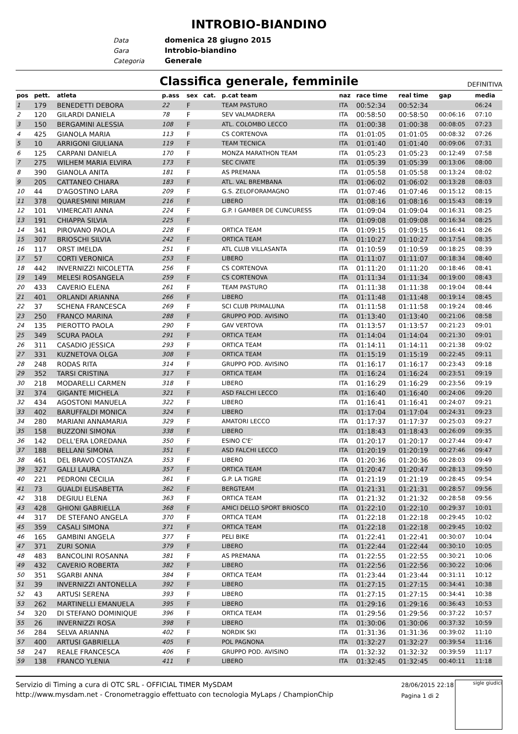INTROBIO-BIANDINO
Data domenica 28 giugno 2015
Gara Introbio-biandino
Categoria Generale
Classifica generale, femminile
DEFINITIVA
| pos | pett. | atleta | p.ass | sex | cat. | p.cat team | naz | race time | real time | gap | media |
| --- | --- | --- | --- | --- | --- | --- | --- | --- | --- | --- | --- |
| 1 | 179 | BENEDETTI DEBORA | 22 | F | | TEAM PASTURO | ITA | 00:52:34 | 00:52:34 | | 06:24 |
| 2 | 120 | GILARDI DANIELA | 78 | F | | SEV VALMADRERA | ITA | 00:58:50 | 00:58:50 | 00:06:16 | 07:10 |
| 3 | 150 | BERGAMINI ALESSIA | 108 | F | | ATL. COLOMBO LECCO | ITA | 01:00:38 | 01:00:38 | 00:08:05 | 07:23 |
| 4 | 425 | GIANOLA MARIA | 113 | F | | CS CORTENOVA | ITA | 01:01:05 | 01:01:05 | 00:08:32 | 07:26 |
| 5 | 10 | ARRIGONI GIULIANA | 119 | F | | TEAM TECNICA | ITA | 01:01:40 | 01:01:40 | 00:09:06 | 07:31 |
| 6 | 125 | CARPANI DANIELA | 170 | F | | MONZA MARATHON TEAM | ITA | 01:05:23 | 01:05:23 | 00:12:49 | 07:58 |
| 7 | 275 | WILHEM MARIA ELVIRA | 173 | F | | SEC CIVATE | ITA | 01:05:39 | 01:05:39 | 00:13:06 | 08:00 |
| 8 | 390 | GIANOLA ANITA | 181 | F | | AS PREMANA | ITA | 01:05:58 | 01:05:58 | 00:13:24 | 08:02 |
| 9 | 205 | CATTANEO CHIARA | 183 | F | | ATL. VAL BREMBANA | ITA | 01:06:02 | 01:06:02 | 00:13:28 | 08:03 |
| 10 | 44 | D'AGOSTINO LARA | 209 | F | | G.S. ZELOFORAMAGNO | ITA | 01:07:46 | 01:07:46 | 00:15:12 | 08:15 |
| 11 | 378 | QUARESMINI MIRIAM | 216 | F | | LIBERO | ITA | 01:08:16 | 01:08:16 | 00:15:43 | 08:19 |
| 12 | 101 | VIMERCATI ANNA | 224 | F | | G.P. I GAMBER DE CUNCURESS | ITA | 01:09:04 | 01:09:04 | 00:16:31 | 08:25 |
| 13 | 191 | CHIAPPA SILVIA | 225 | F | | | ITA | 01:09:08 | 01:09:08 | 00:16:34 | 08:25 |
| 14 | 341 | PIROVANO PAOLA | 228 | F | | ORTICA TEAM | ITA | 01:09:15 | 01:09:15 | 00:16:41 | 08:26 |
| 15 | 307 | BRIOSCHI SILVIA | 242 | F | | ORTICA TEAM | ITA | 01:10:27 | 01:10:27 | 00:17:54 | 08:35 |
| 16 | 117 | ORST IMELDA | 251 | F | | ATL CLUB VILLASANTA | ITA | 01:10:59 | 01:10:59 | 00:18:25 | 08:39 |
| 17 | 57 | CORTI VERONICA | 253 | F | | LIBERO | ITA | 01:11:07 | 01:11:07 | 00:18:34 | 08:40 |
| 18 | 442 | INVERNIZZI NICOLETTA | 256 | F | | CS CORTENOVA | ITA | 01:11:20 | 01:11:20 | 00:18:46 | 08:41 |
| 19 | 149 | MELESI ROSANGELA | 259 | F | | CS CORTENOVA | ITA | 01:11:34 | 01:11:34 | 00:19:00 | 08:43 |
| 20 | 433 | CAVERIO ELENA | 261 | F | | TEAM PASTURO | ITA | 01:11:38 | 01:11:38 | 00:19:04 | 08:44 |
| 21 | 401 | ORLANDI ARIANNA | 266 | F | | LIBERO | ITA | 01:11:48 | 01:11:48 | 00:19:14 | 08:45 |
| 22 | 37 | SCHENA FRANCESCA | 269 | F | | SCI CLUB PRIMALUNA | ITA | 01:11:58 | 01:11:58 | 00:19:24 | 08:46 |
| 23 | 250 | FRANCO MARINA | 288 | F | | GRUPPO POD. AVISINO | ITA | 01:13:40 | 01:13:40 | 00:21:06 | 08:58 |
| 24 | 135 | PIEROTTO PAOLA | 290 | F | | GAV VERTOVA | ITA | 01:13:57 | 01:13:57 | 00:21:23 | 09:01 |
| 25 | 349 | SCURA PAOLA | 291 | F | | ORTICA TEAM | ITA | 01:14:04 | 01:14:04 | 00:21:30 | 09:01 |
| 26 | 311 | CASADIO JESSICA | 293 | F | | ORTICA TEAM | ITA | 01:14:11 | 01:14:11 | 00:21:38 | 09:02 |
| 27 | 331 | KUZNETOVA OLGA | 308 | F | | ORTICA TEAM | ITA | 01:15:19 | 01:15:19 | 00:22:45 | 09:11 |
| 28 | 248 | RODAS RITA | 314 | F | | GRUPPO POD. AVISINO | ITA | 01:16:17 | 01:16:17 | 00:23:43 | 09:18 |
| 29 | 352 | TARSI CRISTINA | 317 | F | | ORTICA TEAM | ITA | 01:16:24 | 01:16:24 | 00:23:51 | 09:19 |
| 30 | 218 | MODARELLI CARMEN | 318 | F | | LIBERO | ITA | 01:16:29 | 01:16:29 | 00:23:56 | 09:19 |
| 31 | 374 | GIGANTE MICHELA | 321 | F | | ASD FALCHI LECCO | ITA | 01:16:40 | 01:16:40 | 00:24:06 | 09:20 |
| 32 | 434 | AGOSTONI MANUELA | 322 | F | | LIBERO | ITA | 01:16:41 | 01:16:41 | 00:24:07 | 09:21 |
| 33 | 402 | BARUFFALDI MONICA | 324 | F | | LIBERO | ITA | 01:17:04 | 01:17:04 | 00:24:31 | 09:23 |
| 34 | 280 | MARIANI ANNAMARIA | 329 | F | | AMATORI LECCO | ITA | 01:17:37 | 01:17:37 | 00:25:03 | 09:27 |
| 35 | 158 | BUZZONI SIMONA | 338 | F | | LIBERO | ITA | 01:18:43 | 01:18:43 | 00:26:09 | 09:35 |
| 36 | 142 | DELL'ERA LOREDANA | 350 | F | | ESINO C'E' | ITA | 01:20:17 | 01:20:17 | 00:27:44 | 09:47 |
| 37 | 188 | BELLANI SIMONA | 351 | F | | ASD FALCHI LECCO | ITA | 01:20:19 | 01:20:19 | 00:27:46 | 09:47 |
| 38 | 461 | DEL BRAVO COSTANZA | 353 | F | | LIBERO | ITA | 01:20:36 | 01:20:36 | 00:28:03 | 09:49 |
| 39 | 327 | GALLI LAURA | 357 | F | | ORTICA TEAM | ITA | 01:20:47 | 01:20:47 | 00:28:13 | 09:50 |
| 40 | 221 | PEDRONI CECILIA | 361 | F | | G.P. LA TIGRE | ITA | 01:21:19 | 01:21:19 | 00:28:45 | 09:54 |
| 41 | 73 | GUALDI ELISABETTA | 362 | F | | BERGTEAM | ITA | 01:21:31 | 01:21:31 | 00:28:57 | 09:56 |
| 42 | 318 | DEGIULI ELENA | 363 | F | | ORTICA TEAM | ITA | 01:21:32 | 01:21:32 | 00:28:58 | 09:56 |
| 43 | 428 | GHIONI GABRIELLA | 368 | F | | AMICI DELLO SPORT BRIOSCO | ITA | 01:22:10 | 01:22:10 | 00:29:37 | 10:01 |
| 44 | 317 | DE STEFANO ANGELA | 370 | F | | ORTICA TEAM | ITA | 01:22:18 | 01:22:18 | 00:29:45 | 10:02 |
| 45 | 359 | CASALI SIMONA | 371 | F | | ORTICA TEAM | ITA | 01:22:18 | 01:22:18 | 00:29:45 | 10:02 |
| 46 | 165 | GAMBINI ANGELA | 377 | F | | PELI BIKE | ITA | 01:22:41 | 01:22:41 | 00:30:07 | 10:04 |
| 47 | 371 | ZURI SONIA | 379 | F | | LIBERO | ITA | 01:22:44 | 01:22:44 | 00:30:10 | 10:05 |
| 48 | 483 | BANCOLINI ROSANNA | 381 | F | | AS PREMANA | ITA | 01:22:55 | 01:22:55 | 00:30:21 | 10:06 |
| 49 | 432 | CAVERIO ROBERTA | 382 | F | | LIBERO | ITA | 01:22:56 | 01:22:56 | 00:30:22 | 10:06 |
| 50 | 351 | SGARBI ANNA | 384 | F | | ORTICA TEAM | ITA | 01:23:44 | 01:23:44 | 00:31:11 | 10:12 |
| 51 | 39 | INVERNIZZI ANTONELLA | 392 | F | | LIBERO | ITA | 01:27:15 | 01:27:15 | 00:34:41 | 10:38 |
| 52 | 43 | ARTUSI SERENA | 393 | F | | LIBERO | ITA | 01:27:15 | 01:27:15 | 00:34:41 | 10:38 |
| 53 | 262 | MARTINELLI EMANUELA | 395 | F | | LIBERO | ITA | 01:29:16 | 01:29:16 | 00:36:43 | 10:53 |
| 54 | 320 | DI STEFANO DOMINIQUE | 396 | F | | ORTICA TEAM | ITA | 01:29:56 | 01:29:56 | 00:37:22 | 10:57 |
| 55 | 26 | INVERNIZZI ROSA | 398 | F | | LIBERO | ITA | 01:30:06 | 01:30:06 | 00:37:32 | 10:59 |
| 56 | 284 | SELVA ARIANNA | 402 | F | | NORDIK SKI | ITA | 01:31:36 | 01:31:36 | 00:39:02 | 11:10 |
| 57 | 400 | ARTUSI GABRIELLA | 405 | F | | POL PAGNONA | ITA | 01:32:27 | 01:32:27 | 00:39:54 | 11:16 |
| 58 | 247 | REALE FRANCESCA | 406 | F | | GRUPPO POD. AVISINO | ITA | 01:32:32 | 01:32:32 | 00:39:59 | 11:17 |
| 59 | 138 | FRANCO YLENIA | 411 | F | | LIBERO | ITA | 01:32:45 | 01:32:45 | 00:40:11 | 11:18 |
Servizio di Timing a cura di OTC SRL - OFFICIAL TIMER MySDAM
http://www.mysdam.net - Cronometraggio effettuato con tecnologia MyLaps / ChampionChip
28/06/2015 22:18
Pagina 1 di 2
sigle giudici